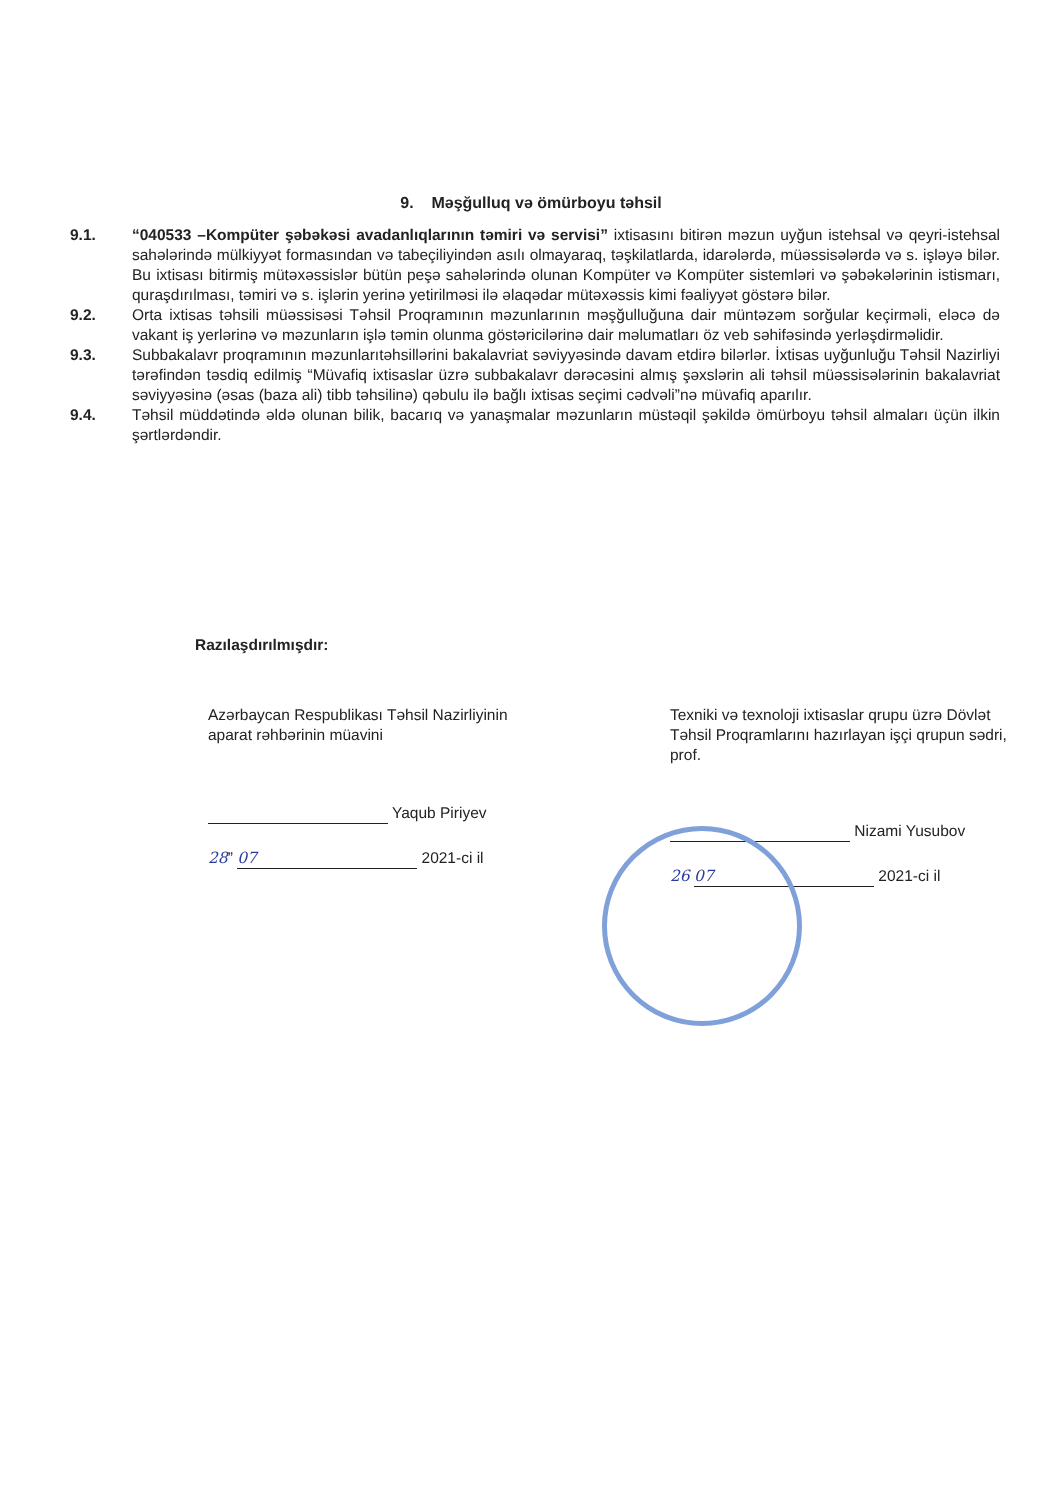9. Məşğulluq və ömürboyu təhsil
9.1. “040533 –Kompüter şəbəkəsi avadanlıqlarının təmiri və servisi” ixtisasını bitirən məzun uyğun istehsal və qeyri-istehsal sahələrində mülkiyyət formasından və tabeçiliyindən asılı olmayaraq, təşkilatlarda, idarələrdə, müəssisələrdə və s. işləyə bilər. Bu ixtisası bitirmiş mütəxəssislər bütün peşə sahələrində olunan Kompüter və Kompüter sistemləri və şəbəkələrinin istismarı, quraşdırılması, təmiri və s. işlərin yerinə yetirilməsi ilə əlaqədar mütəxəssis kimi fəaliyyət göstərə bilər.
9.2. Orta ixtisas təhsili müəssisəsi Təhsil Proqramının məzunlarının məşğulluğuna dair müntəzəm sorğular keçirməli, eləcə də vakant iş yerlərinə və məzunların işlə təmin olunma göstəricilərinə dair məlumatları öz veb səhifəsində yerləşdirməlidir.
9.3. Subbakalavr proqramının məzunlarıtəhsillərini bakalavriat səviyyəsində davam etdirə bilərlər. İxtisas uyğunluğu Təhsil Nazirliyi tərəfindən təsdiq edilmiş “Müvafiq ixtisaslar üzrə subbakalavr dərəcəsini almış şəxslərin ali təhsil müəssisələrinin bakalavriat səviyyəsinə (əsas (baza ali) tibb təhsilinə) qəbulu ilə bağlı ixtisas seçimi cədvəli”nə müvafiq aparılır.
9.4. Təhsil müddətində əldə olunan bilik, bacarıq və yanaşmalar məzunların müstəqil şəkildə ömürboyu təhsil almaları üçün ilkin şərtlərdəndir.
Razılaşdırılmışdır:
Azərbaycan Respublikası Təhsil Nazirliyinin
aparat rəhbərinin müavini
Yaqub Piriyev
28” 07 2021-ci il
Texniki və texnoloji ixtisaslar qrupu üzrə Dövlət Təhsil Proqramlarını hazırlayan işçi qrupun sədri, prof.
Nizami Yusubov
26 07 2021-ci il